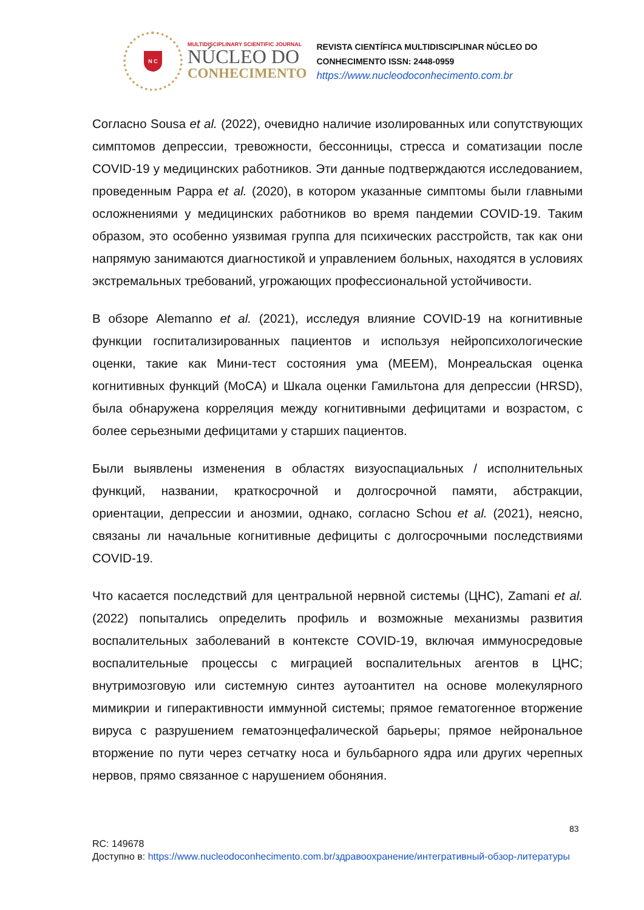N C
MULTIDISCIPLINARY SCIENTIFIC JOURNAL
NÚCLEO DO
CONHECIMENTO
REVISTA CIENTÍFICA MULTIDISCIPLINAR NÚCLEO DO
CONHECIMENTO ISSN: 2448-0959
https://www.nucleodoconhecimento.com.br
Согласно Sousa et al. (2022), очевидно наличие изолированных или сопутствующих симптомов депрессии, тревожности, бессонницы, стресса и соматизации после COVID-19 у медицинских работников. Эти данные подтверждаются исследованием, проведенным Pappa et al. (2020), в котором указанные симптомы были главными осложнениями у медицинских работников во время пандемии COVID-19. Таким образом, это особенно уязвимая группа для психических расстройств, так как они напрямую занимаются диагностикой и управлением больных, находятся в условиях экстремальных требований, угрожающих профессиональной устойчивости.
В обзоре Alemanno et al. (2021), исследуя влияние COVID-19 на когнитивные функции госпитализированных пациентов и используя нейропсихологические оценки, такие как Мини-тест состояния ума (MEEM), Монреальская оценка когнитивных функций (MoCA) и Шкала оценки Гамильтона для депрессии (HRSD), была обнаружена корреляция между когнитивными дефицитами и возрастом, с более серьезными дефицитами у старших пациентов.
Были выявлены изменения в областях визуоспациальных / исполнительных функций, названии, краткосрочной и долгосрочной памяти, абстракции, ориентации, депрессии и анозмии, однако, согласно Schou et al. (2021), неясно, связаны ли начальные когнитивные дефициты с долгосрочными последствиями COVID-19.
Что касается последствий для центральной нервной системы (ЦНС), Zamani et al. (2022) попытались определить профиль и возможные механизмы развития воспалительных заболеваний в контексте COVID-19, включая иммуносредовые воспалительные процессы с миграцией воспалительных агентов в ЦНС; внутримозговую или системную синтез аутоантител на основе молекулярного мимикрии и гиперактивности иммунной системы; прямое гематогенное вторжение вируса с разрушением гематоэнцефалической барьеры; прямое нейрональное вторжение по пути через сетчатку носа и бульбарного ядра или других черепных нервов, прямо связанное с нарушением обоняния.
83
RC: 149678
Доступно в: https://www.nucleodoconhecimento.com.br/здравоохранение/интегративный-обзор-литературы